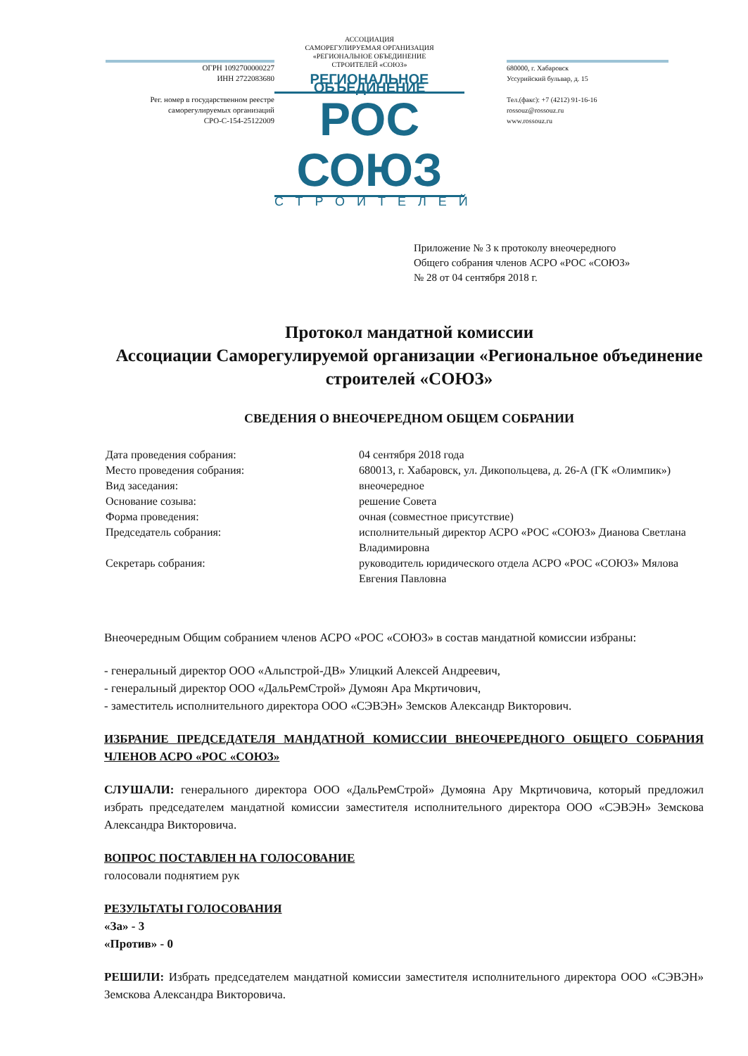ОГРН 1092700000227
ИНН 2722083680
Рег. номер в государственном реестре
саморегулируемых организаций
СРО-С-154-25122009
АССОЦИАЦИЯ
САМОРЕГУЛИРУЕМАЯ ОРГАНИЗАЦИЯ
«РЕГИОНАЛЬНОЕ ОБЪЕДИНЕНИЕ
СТРОИТЕЛЕЙ «СОЮЗ»
РЕГИОНАЛЬНОЕ ОБЪЕДИНЕНИЕ
РОС СОЮЗ
СТРОИТЕЛЕЙ
680000, г. Хабаровск
Уссурийский бульвар, д. 15
Тел.(факс): +7 (4212) 91-16-16
rossouz@rossouz.ru
www.rossouz.ru
Приложение № 3 к протоколу внеочередного
Общего собрания членов АСРО «РОС «СОЮЗ»
№ 28 от 04 сентября 2018 г.
Протокол мандатной комиссии
Ассоциации Саморегулируемой организации «Региональное объединение строителей «СОЮЗ»
СВЕДЕНИЯ О ВНЕОЧЕРЕДНОМ ОБЩЕМ СОБРАНИИ
| Дата проведения собрания: | 04 сентября 2018 года |
| Место проведения собрания: | 680013, г. Хабаровск, ул. Дикопольцева, д. 26-А (ГК «Олимпик») |
| Вид заседания: | внеочередное |
| Основание созыва: | решение Совета |
| Форма проведения: | очная (совместное присутствие) |
| Председатель собрания: | исполнительный директор АСРО «РОС «СОЮЗ» Дианова Светлана Владимировна |
| Секретарь собрания: | руководитель юридического отдела АСРО «РОС «СОЮЗ» Мялова Евгения Павловна |
Внеочередным Общим собранием членов АСРО «РОС «СОЮЗ» в состав мандатной комиссии избраны:
- генеральный директор ООО «Альпстрой-ДВ» Улицкий Алексей Андреевич,
- генеральный директор ООО «ДальРемСтрой» Думоян Ара Мкртичович,
- заместитель исполнительного директора ООО «СЭВЭН» Земсков Александр Викторович.
ИЗБРАНИЕ ПРЕДСЕДАТЕЛЯ МАНДАТНОЙ КОМИССИИ ВНЕОЧЕРЕДНОГО ОБЩЕГО СОБРАНИЯ ЧЛЕНОВ АСРО «РОС «СОЮЗ»
СЛУШАЛИ: генерального директора ООО «ДальРемСтрой» Думояна Ару Мкртичовича, который предложил избрать председателем мандатной комиссии заместителя исполнительного директора ООО «СЭВЭН» Земскова Александра Викторовича.
ВОПРОС ПОСТАВЛЕН НА ГОЛОСОВАНИЕ
голосовали поднятием рук
РЕЗУЛЬТАТЫ ГОЛОСОВАНИЯ
«За» - 3
«Против» - 0
РЕШИЛИ: Избрать председателем мандатной комиссии заместителя исполнительного директора ООО «СЭВЭН» Земскова Александра Викторовича.